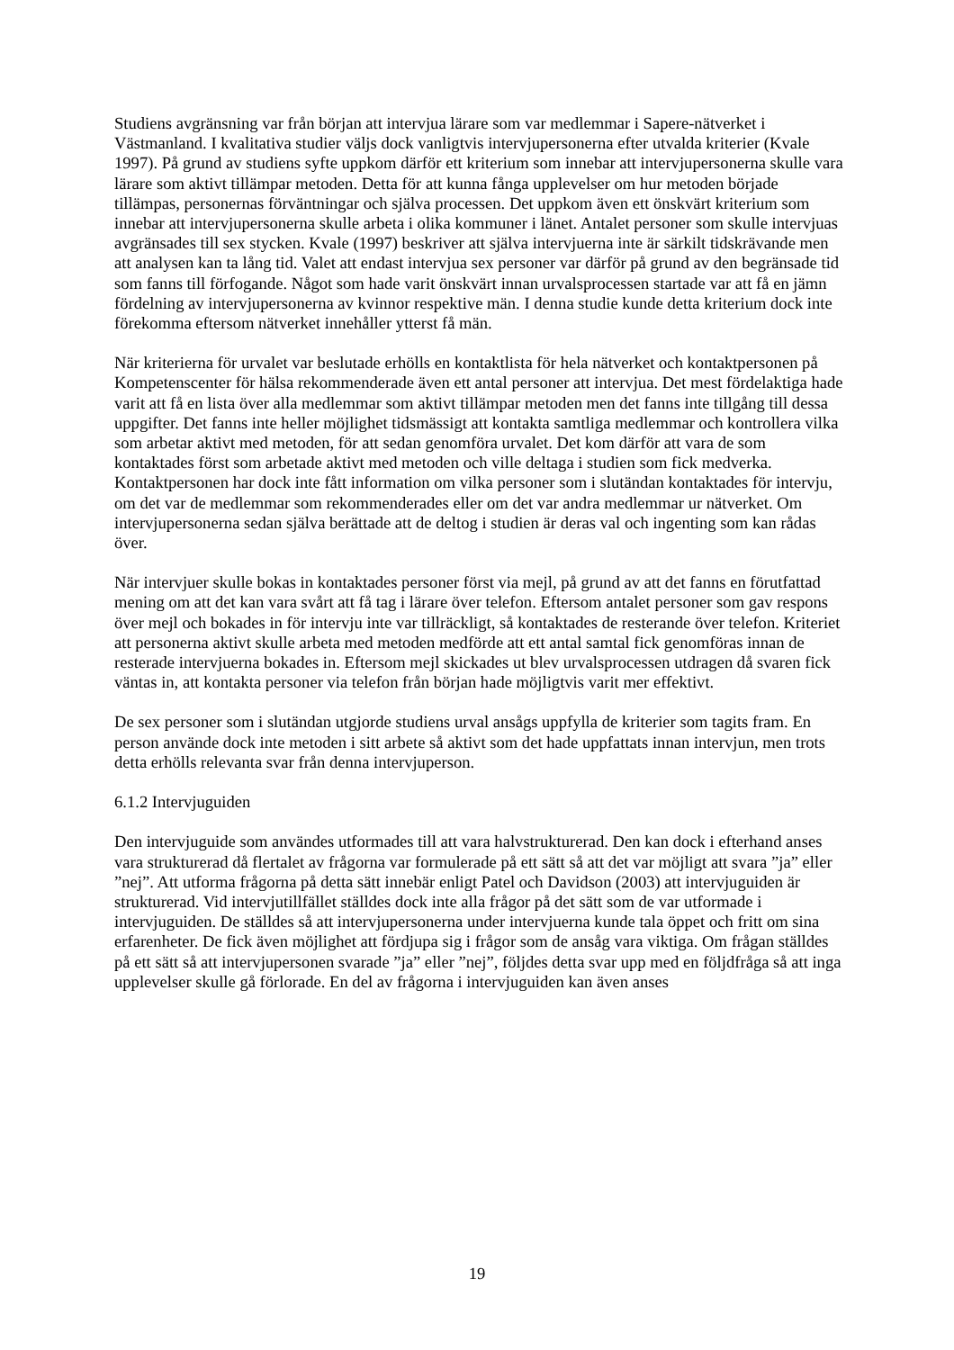Studiens avgränsning var från början att intervjua lärare som var medlemmar i Sapere-nätverket i Västmanland. I kvalitativa studier väljs dock vanligtvis intervjupersonerna efter utvalda kriterier (Kvale 1997). På grund av studiens syfte uppkom därför ett kriterium som innebar att intervjupersonerna skulle vara lärare som aktivt tillämpar metoden. Detta för att kunna fånga upplevelser om hur metoden började tillämpas, personernas förväntningar och själva processen. Det uppkom även ett önskvärt kriterium som innebar att intervjupersonerna skulle arbeta i olika kommuner i länet. Antalet personer som skulle intervjuas avgränsades till sex stycken. Kvale (1997) beskriver att själva intervjuerna inte är särkilt tidskrävande men att analysen kan ta lång tid. Valet att endast intervjua sex personer var därför på grund av den begränsade tid som fanns till förfogande. Något som hade varit önskvärt innan urvalsprocessen startade var att få en jämn fördelning av intervjupersonerna av kvinnor respektive män. I denna studie kunde detta kriterium dock inte förekomma eftersom nätverket innehåller ytterst få män.
När kriterierna för urvalet var beslutade erhölls en kontaktlista för hela nätverket och kontaktpersonen på Kompetenscenter för hälsa rekommenderade även ett antal personer att intervjua. Det mest fördelaktiga hade varit att få en lista över alla medlemmar som aktivt tillämpar metoden men det fanns inte tillgång till dessa uppgifter. Det fanns inte heller möjlighet tidsmässigt att kontakta samtliga medlemmar och kontrollera vilka som arbetar aktivt med metoden, för att sedan genomföra urvalet. Det kom därför att vara de som kontaktades först som arbetade aktivt med metoden och ville deltaga i studien som fick medverka. Kontaktpersonen har dock inte fått information om vilka personer som i slutändan kontaktades för intervju, om det var de medlemmar som rekommenderades eller om det var andra medlemmar ur nätverket. Om intervjupersonerna sedan själva berättade att de deltog i studien är deras val och ingenting som kan rådas över.
När intervjuer skulle bokas in kontaktades personer först via mejl, på grund av att det fanns en förutfattad mening om att det kan vara svårt att få tag i lärare över telefon. Eftersom antalet personer som gav respons över mejl och bokades in för intervju inte var tillräckligt, så kontaktades de resterande över telefon. Kriteriet att personerna aktivt skulle arbeta med metoden medförde att ett antal samtal fick genomföras innan de resterade intervjuerna bokades in. Eftersom mejl skickades ut blev urvalsprocessen utdragen då svaren fick väntas in, att kontakta personer via telefon från början hade möjligtvis varit mer effektivt.
De sex personer som i slutändan utgjorde studiens urval ansågs uppfylla de kriterier som tagits fram. En person använde dock inte metoden i sitt arbete så aktivt som det hade uppfattats innan intervjun, men trots detta erhölls relevanta svar från denna intervjuperson.
6.1.2 Intervjuguiden
Den intervjuguide som användes utformades till att vara halvstrukturerad. Den kan dock i efterhand anses vara strukturerad då flertalet av frågorna var formulerade på ett sätt så att det var möjligt att svara ”ja” eller ”nej”. Att utforma frågorna på detta sätt innebär enligt Patel och Davidson (2003) att intervjuguiden är strukturerad. Vid intervjutillfället ställdes dock inte alla frågor på det sätt som de var utformade i intervjuguiden. De ställdes så att intervjupersonerna under intervjuerna kunde tala öppet och fritt om sina erfarenheter. De fick även möjlighet att fördjupa sig i frågor som de ansåg vara viktiga. Om frågan ställdes på ett sätt så att intervjupersonen svarade ”ja” eller ”nej”, följdes detta svar upp med en följdfråga så att inga upplevelser skulle gå förlorade. En del av frågorna i intervjuguiden kan även anses
19